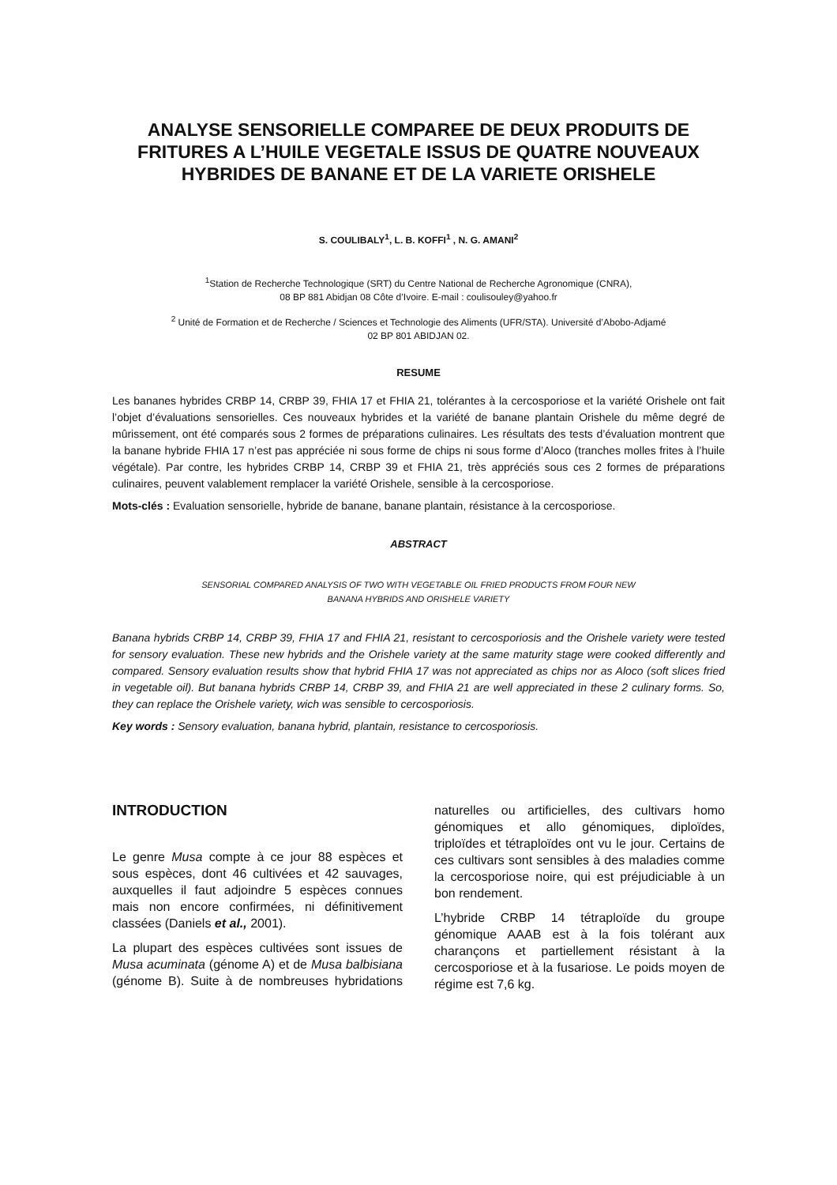ANALYSE SENSORIELLE COMPAREE DE DEUX PRODUITS DE FRITURES A L’HUILE VEGETALE ISSUS DE QUATRE NOUVEAUX HYBRIDES DE BANANE ET DE LA VARIETE ORISHELE
S. COULIBALY<sup>1</sup>, L. B. KOFFI<sup>1</sup> , N. G. AMANI<sup>2</sup>
<sup>1</sup> Station de Recherche Technologique (SRT) du Centre National de Recherche Agronomique (CNRA),
08 BP 881 Abidjan 08 Côte d’Ivoire. E-mail : coulisouley@yahoo.fr
<sup>2</sup> Unité de Formation et de Recherche / Sciences et Technologie des Aliments (UFR/STA). Université d’Abobo-Adjamé
02 BP 801 ABIDJAN 02.
RESUME
Les bananes hybrides CRBP 14, CRBP 39, FHIA 17 et FHIA 21, tolérantes à la cercosporiose et la variété Orishele ont fait l’objet d’évaluations sensorielles. Ces nouveaux hybrides et la variété de banane plantain Orishele du même degré de mûrissement, ont été comparés sous 2 formes de préparations culinaires. Les résultats des tests d’évaluation montrent que la banane hybride FHIA 17 n’est pas appréciée ni sous forme de chips ni sous forme d’Aloco (tranches molles frites à l’huile végétale). Par contre, les hybrides CRBP 14, CRBP 39 et FHIA 21, très appréciés sous ces 2 formes de préparations culinaires, peuvent valablement remplacer la variété Orishele, sensible à la cercosporiose.
Mots-clés : Evaluation sensorielle, hybride de banane, banane plantain, résistance à la cercosporiose.
ABSTRACT
SENSORIAL COMPARED ANALYSIS OF TWO WITH VEGETABLE OIL FRIED PRODUCTS FROM FOUR NEW
BANANA HYBRIDS AND ORISHELE VARIETY
Banana hybrids CRBP 14, CRBP 39, FHIA 17 and FHIA 21, resistant to cercosporiosis and the Orishele variety were tested for sensory evaluation. These new hybrids and the Orishele variety at the same maturity stage were cooked differently and compared. Sensory evaluation results show that hybrid FHIA 17 was not appreciated as chips nor as Aloco (soft slices fried in vegetable oil). But banana hybrids CRBP 14, CRBP 39, and FHIA 21 are well appreciated in these 2 culinary forms. So, they can replace the Orishele variety, wich was sensible to cercosporiosis.
Key words : Sensory evaluation, banana hybrid, plantain, resistance to cercosporiosis.
INTRODUCTION
Le genre Musa compte à ce jour 88 espèces et sous espèces, dont 46 cultivées et 42 sauvages, auxquelles il faut adjoindre 5 espèces connues mais non encore confirmées, ni définitivement classées (Daniels et al., 2001).
La plupart des espèces cultivées sont issues de Musa acuminata (génome A) et de Musa balbisiana (génome B). Suite à de nombreuses hybridations naturelles ou artificielles, des cultivars homo génomiques et allo génomiques, diploïdes, triploïdes et tétraploïdes ont vu le jour. Certains de ces cultivars sont sensibles à des maladies comme la cercosporiose noire, qui est préjudiciable à un bon rendement.
L’hybride CRBP 14 tétraploïde du groupe génomique AAAB est à la fois tolérant aux charançons et partiellement résistant à la cercosporiose et à la fusariose. Le poids moyen de régime est 7,6 kg.